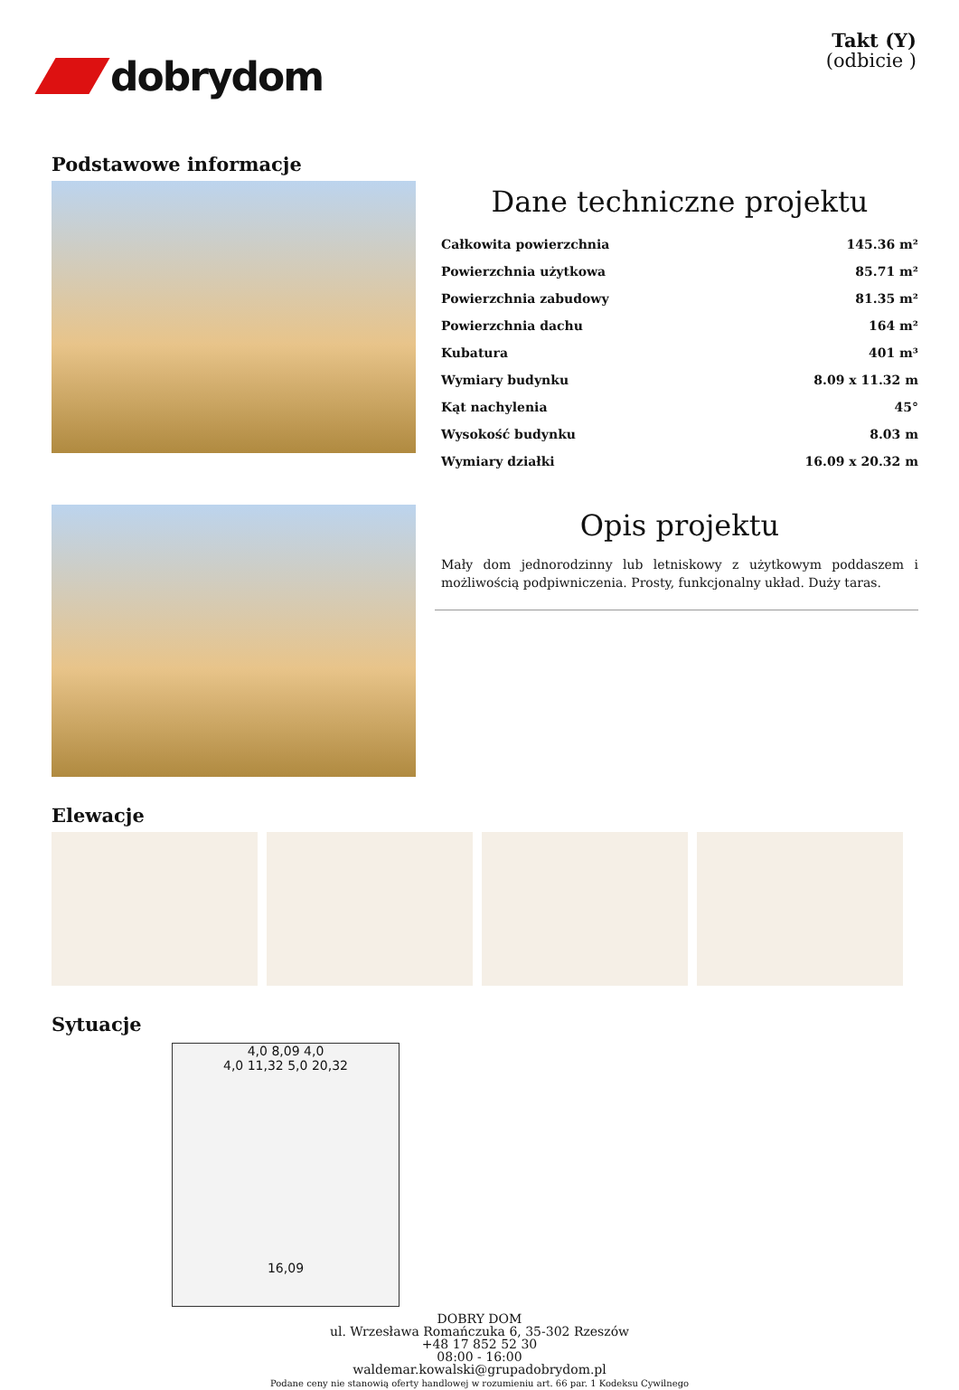dobrydom
Takt (Y)
(odbicie )
Podstawowe informacje
Dane techniczne projektu
| Całkowita powierzchnia | 145.36 m² |
| Powierzchnia użytkowa | 85.71 m² |
| Powierzchnia zabudowy | 81.35 m² |
| Powierzchnia dachu | 164 m² |
| Kubatura | 401 m³ |
| Wymiary budynku | 8.09 x 11.32 m |
| Kąt nachylenia | 45° |
| Wysokość budynku | 8.03 m |
| Wymiary działki | 16.09 x 20.32 m |
Opis projektu
Mały dom jednorodzinny lub letniskowy z użytkowym poddaszem i możliwością podpiwniczenia. Prosty, funkcjonalny układ. Duży taras.
Elewacje
Sytuacje
4,0 8,09 4,0
4,0 11,32 5,0 20,32
16,09
DOBRY DOM
ul. Wrzesława Romańczuka 6, 35-302 Rzeszów
+48 17 852 52 30
08:00 - 16:00
waldemar.kowalski@grupadobrydom.pl
Podane ceny nie stanowią oferty handlowej w rozumieniu art. 66 par. 1 Kodeksu Cywilnego